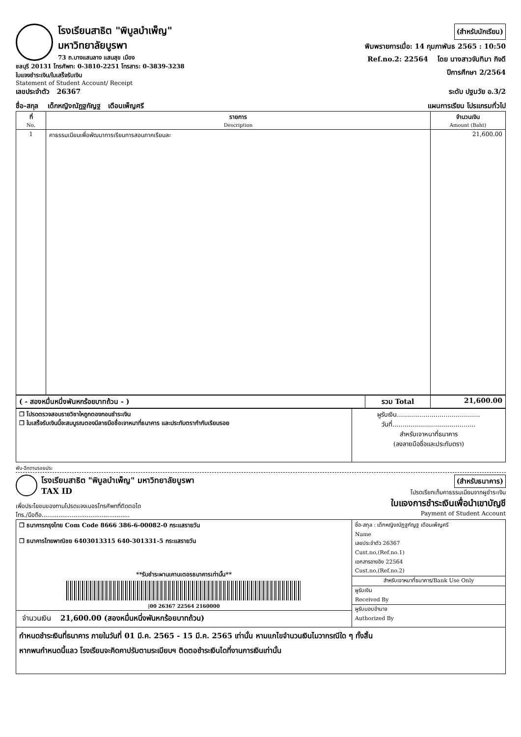โรงเรียนสาธิต "พิบูลบำเพ็ญ" มหาวิทยาลัยบูรพา
73 ถ.บางแสนลาง แสนสุข เมือง
ชลบุรี 20131 โทรศัพท: 0-3810-2251 โทรสาร: 0-3839-3238
ใบแจงชำระเงิน/ใบเสร็จรับเงิน
Statement of Student Account/ Receipt
(สำหรับนักเรียน)
พิมพรายการเมื่อ: 14 กุมภาพันธ 2565 : 10:50
Ref.no.2: 22564 โดย นางสาวจันทิมา กิจดี
ปีการศึกษา 2/2564
เลขประจำตัว 26367 ระดับ ปฐมวัย อ.3/2
ชื่อ-สกุล เด็กหญิงณัฏฐกัญฐ เดือนเพ็ญศรี แผนการเรียน โปรแกรมทั่วไป
| ที่ No. | รายการ Description | จำนวนเงิน Amount (Baht) |
| --- | --- | --- |
| 1 | คาธรรมเนียมเพื่อพัฒนาการเรียนการสอนภาคเรียนละ | 21,600.00 |
| ( - สองหมื่นหนึ่งพันหกร้อยบาทถ้วน - ) | รวม Total | 21,600.00 |
| ❒ โปรดตรวจสอบรายวิชาใหถูกตองกอนชำระเงิน ❒ ใบเสร็จรับเงินนี้จะสมบูรณตองมีลายมือชื่อเจาหนาที่ธนาคาร และประทับตรากำกับเรียบรอย | ผูรับเงิน......................................... วันที่......................................... สำหรับเจาหนาที่ธนาคาร (ลงลายมือชื่อและประทับตรา) |
พับ-ฉีกตามรอยประ
โรงเรียนสาธิต "พิบูลบำเพ็ญ" มหาวิทยาลัยบูรพา TAX ID
เพื่อประโยชนของทานโปรดแจงเบอรโทรศัพทที่ติดตอได
โทร./มือถือ...............................................
(สำหรับธนาคาร)
โปรดเรียกเก็บคาธรรมเนียมจากผูชำระเงิน
ใบแจงการชำระเงินเพื่อนำเขาบัญชี
Payment of Student Account
| ❒ ธนาคารกรุงไทย Com Code 8666 386-6-00082-0 กระแสรายวัน ❒ ธนาคารไทยพาณิชย 6403013315 640-301331-5 กระแสรายวัน **รับชำระผานเคานเตอรธนาคารเท่านั้น** /00 26367 22564 2160000 จำนวนเงิน 21,600.00 (สองหมื่นหนึ่งพันหกร้อยบาทถ้วน) | ชื่อ-สกุล : เด็กหญิงณัฏฐกัญฐ เดือนเพ็ญศรี Name เลขประจำตัว 26367 Cust.no,(Ref.no.1) เอกสารอางอิง 22564 Cust.no,(Ref.no.2) สำหรับเจาหนาที่ธนาคาร/Bank Use Only ผูรับเงิน Received By ผูรับมอบอำนาจ Authorized By |
| กำหนดชำระเงินที่ธนาคาร ภายในวันที่ 01 มี.ค. 2565 - 15 มี.ค. 2565 เท่านั้น หามแกไขจำนวนเงินไมวากรณีใด ๆ ทั้งสิ้น หากพนกำหนดนี้แลว โรงเรียนจะคิดคาปรับตามระเบียบฯ ติดตอชำระเงินไดที่งานการเงินเท่านั้น | |